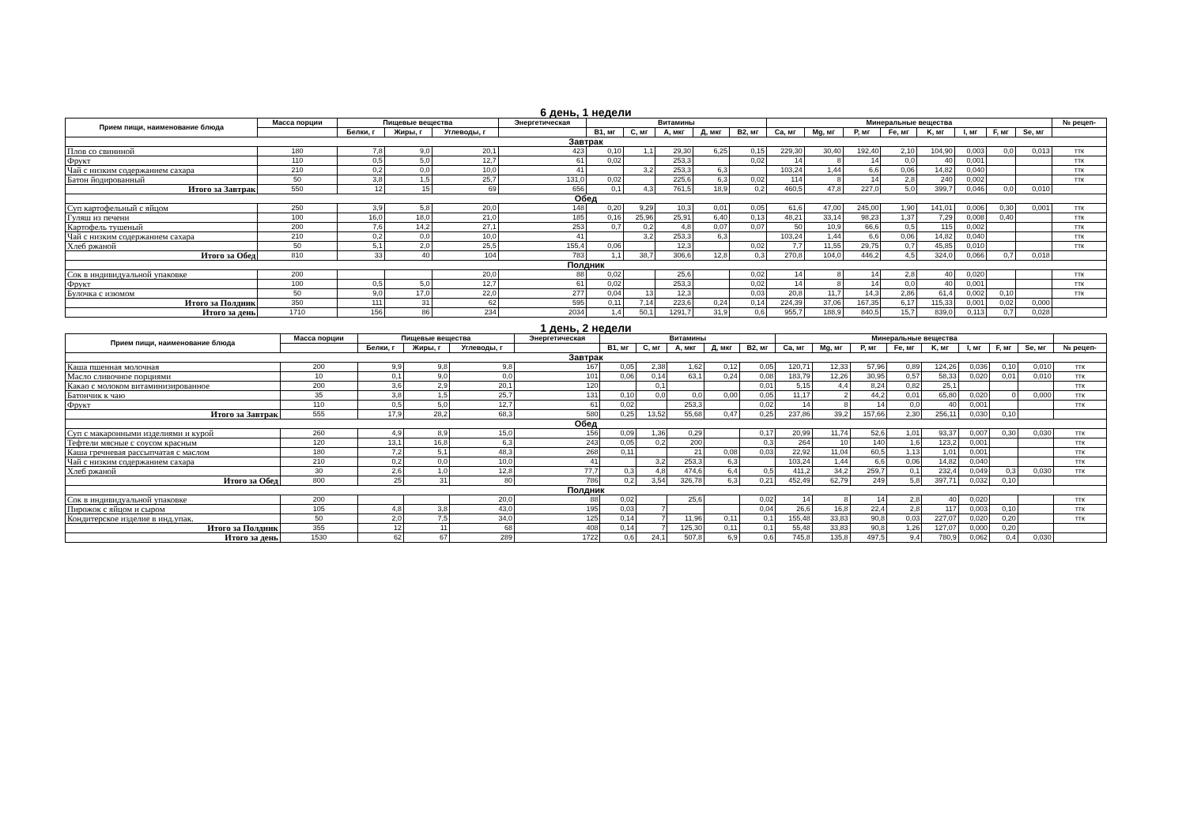6 день, 1 недели
| Прием пищи, наименование блюда | Масса порции | Пищевые вещества | | | Энергетическая | Витамины | | | | | Минеральные вещества | | | | | | | | № рецеп- |
| --- | --- | --- | --- | --- | --- | --- | --- | --- | --- | --- | --- | --- | --- | --- | --- | --- | --- | --- | --- |
| | | Белки, г | Жиры, г | Углеводы, г | | B1, мг | C, мг | A, мкг | Д, мкг | B2, мг | Ca, мг | Mg, мг | P, мг | Fe, мг | K, мг | I, мг | F, мг | Se, мг | |
| Завтрак | | | | | | | | | | | | | | | | | | | |
| Плов со свининой | 180 | 7,8 | 9,0 | 20,1 | 423 | 0,10 | 1,1 | 29,30 | 6,25 | 0,15 | 229,30 | 30,40 | 192,40 | 2,10 | 104,90 | 0,003 | 0,0 | 0,013 | ттк |
| Фрукт | 110 | 0,5 | 5,0 | 12,7 | 61 | 0,02 | | 253,3 | | 0,02 | 14 | 8 | 14 | 0,0 | 40 | 0,001 | | | ттк |
| Чай с низким содержанием сахара | 210 | 0,2 | 0,0 | 10,0 | 41 | | 3,2 | 253,3 | 6,3 | | 103,24 | 1,44 | 6,6 | 0,06 | 14,82 | 0,040 | | | ттк |
| Батон йодированный | 50 | 3,8 | 1,5 | 25,7 | 131,0 | 0,02 | | 225,6 | 6,3 | 0,02 | 114 | 8 | 14 | 2,8 | 240 | 0,002 | | | ттк |
| Итого за Завтрак | 550 | 12 | 15 | 69 | 656 | 0,1 | 4,3 | 761,5 | 18,9 | 0,2 | 460,5 | 47,8 | 227,0 | 5,0 | 399,7 | 0,046 | 0,0 | 0,010 | |
| Обед | | | | | | | | | | | | | | | | | | | |
| Суп картофельный с яйцом | 250 | 3,9 | 5,8 | 20,0 | 148 | 0,20 | 9,29 | 10,3 | 0,01 | 0,05 | 61,6 | 47,00 | 245,00 | 1,90 | 141,01 | 0,006 | 0,30 | 0,001 | ттк |
| Гуляш из печени | 100 | 16,0 | 18,0 | 21,0 | 185 | 0,16 | 25,96 | 25,91 | 6,40 | 0,13 | 48,21 | 33,14 | 98,23 | 1,37 | 7,29 | 0,008 | 0,40 | | ттк |
| Картофель тушеный | 200 | 7,6 | 14,2 | 27,1 | 253 | 0,7 | 0,2 | 4,8 | 0,07 | 0,07 | 50 | 10,9 | 66,6 | 0,5 | 115 | 0,002 | | | ттк |
| Чай с низким содержанием сахара | 210 | 0,2 | 0,0 | 10,0 | 41 | | 3,2 | 253,3 | 6,3 | | 103,24 | 1,44 | 6,6 | 0,06 | 14,82 | 0,040 | | | ттк |
| Хлеб ржаной | 50 | 5,1 | 2,0 | 25,5 | 155,4 | 0,06 | | 12,3 | | 0,02 | 7,7 | 11,55 | 29,75 | 0,7 | 45,85 | 0,010 | | | ттк |
| Итого за Обед | 810 | 33 | 40 | 104 | 783 | 1,1 | 38,7 | 306,6 | 12,8 | 0,3 | 270,8 | 104,0 | 446,2 | 4,5 | 324,0 | 0,066 | 0,7 | 0,018 | |
| Полдник | | | | | | | | | | | | | | | | | | | |
| Сок в индивидуальной упаковке | 200 | | | 20,0 | 88 | 0,02 | | 25,6 | | 0,02 | 14 | 8 | 14 | 2,8 | 40 | 0,020 | | | ттк |
| Фрукт | 100 | 0,5 | 5,0 | 12,7 | 61 | 0,02 | | 253,3 | | 0,02 | 14 | 8 | 14 | 0,0 | 40 | 0,001 | | | ттк |
| Булочка с изюмом | 50 | 9,0 | 17,0 | 22,0 | 277 | 0,04 | 13 | 12,3 | | 0,03 | 20,8 | 11,7 | 14,3 | 2,86 | 61,4 | 0,002 | 0,10 | | ттк |
| Итого за Полдник | 350 | 111 | 31 | 62 | 595 | 0,11 | 7,14 | 223,6 | 0,24 | 0,14 | 224,39 | 37,06 | 167,35 | 6,17 | 115,33 | 0,001 | 0,02 | 0,000 | |
| Итого за день | 1710 | 156 | 86 | 234 | 2034 | 1,4 | 50,1 | 1291,7 | 31,9 | 0,6 | 955,7 | 188,9 | 840,5 | 15,7 | 839,0 | 0,113 | 0,7 | 0,028 | |
1 день, 2 недели
| Прием пищи, наименование блюда | Масса порции | Пищевые вещества | | | Энергетическая | Витамины | | | | | Минеральные вещества | | | | | | | | |
| --- | --- | --- | --- | --- | --- | --- | --- | --- | --- | --- | --- | --- | --- | --- | --- | --- | --- | --- | --- |
| | | Белки, г | Жиры, г | Углеводы, г | | B1, мг | C, мг | A, мкг | Д, мкг | B2, мг | Ca, мг | Mg, мг | P, мг | Fe, мг | K, мг | I, мг | F, мг | Se, мг | № рецеп- |
| Завтрак | | | | | | | | | | | | | | | | | | | |
| Каша пшенная молочная | 200 | 9,9 | 9,8 | 9,8 | 167 | 0,05 | 2,38 | 1,62 | 0,12 | 0,05 | 120,71 | 12,33 | 57,96 | 0,89 | 124,26 | 0,036 | 0,10 | 0,010 | ттк |
| Масло сливочное порциями | 10 | 0,1 | 9,0 | 0,0 | 101 | 0,06 | 0,14 | 63,1 | 0,24 | 0,08 | 183,79 | 12,26 | 30,95 | 0,57 | 58,33 | 0,020 | 0,01 | 0,010 | ттк |
| Какао с молоком витаминизированное | 200 | 3,6 | 2,9 | 20,1 | 120 | | 0,1 | | | 0,01 | 5,15 | 4,4 | 8,24 | 0,82 | 25,1 | | | | ттк |
| Батончик к чаю | 35 | 3,8 | 1,5 | 25,7 | 131 | 0,10 | 0,0 | 0,0 | 0,00 | 0,05 | 11,17 | 2 | 44,2 | 0,01 | 65,80 | 0,020 | 0 | 0,000 | ттк |
| Фрукт | 110 | 0,5 | 5,0 | 12,7 | 61 | 0,02 | | 253,3 | | 0,02 | 14 | 8 | 14 | 0,0 | 40 | 0,001 | | | ттк |
| Итого за Завтрак | 555 | 17,9 | 28,2 | 68,3 | 580 | 0,25 | 13,52 | 55,68 | 0,47 | 0,25 | 237,86 | 39,2 | 157,66 | 2,30 | 256,11 | 0,030 | 0,10 | | |
| Обед | | | | | | | | | | | | | | | | | | | |
| Суп с макаронными изделиями и курой | 260 | 4,9 | 8,9 | 15,0 | 156 | 0,09 | 1,36 | 0,29 | | 0,17 | 20,99 | 11,74 | 52,6 | 1,01 | 93,37 | 0,007 | 0,30 | 0,030 | ттк |
| Тефтели мясные с соусом красным | 120 | 13,1 | 16,8 | 6,3 | 243 | 0,05 | 0,2 | 200 | | 0,3 | 264 | 10 | 140 | 1,6 | 123,2 | 0,001 | | | ттк |
| Каша гречневая рассыпчатая с маслом | 180 | 7,2 | 5,1 | 48,3 | 268 | 0,11 | | 21 | 0,08 | 0,03 | 22,92 | 11,04 | 60,5 | 1,13 | 1,01 | 0,001 | | | ттк |
| Чай с низким содержанием сахара | 210 | 0,2 | 0,0 | 10,0 | 41 | | 3,2 | 253,3 | 6,3 | | 103,24 | 1,44 | 6,6 | 0,06 | 14,82 | 0,040 | | | ттк |
| Хлеб ржаной | 30 | 2,6 | 1,0 | 12,8 | 77,7 | 0,3 | 4,8 | 474,6 | 6,4 | 0,5 | 411,2 | 34,2 | 259,7 | 0,1 | 232,4 | 0,049 | 0,3 | 0,030 | ттк |
| Итого за Обед | 800 | 25 | 31 | 80 | 786 | 0,2 | 3,54 | 326,78 | 6,3 | 0,21 | 452,49 | 62,79 | 249 | 5,8 | 397,71 | 0,032 | 0,10 | | |
| Полдник | | | | | | | | | | | | | | | | | | | |
| Сок в индивидуальной упаковке | 200 | | | 20,0 | 88 | 0,02 | | 25,6 | | 0,02 | 14 | 8 | 14 | 2,8 | 40 | 0,020 | | | ттк |
| Пирожок с яйцом и сыром | 105 | 4,8 | 3,8 | 43,0 | 195 | 0,03 | 7 | | | 0,04 | 26,6 | 16,8 | 22,4 | 2,8 | 117 | 0,003 | 0,10 | | ттк |
| Кондитерское изделие в инд.упак. | 50 | 2,0 | 7,5 | 34,0 | 125 | 0,14 | 7 | 11,96 | 0,11 | 0,1 | 155,48 | 33,83 | 90,8 | 0,03 | 227,07 | 0,020 | 0,20 | | ттк |
| Итого за Полдник | 355 | 12 | 11 | 68 | 408 | 0,14 | 7 | 125,30 | 0,11 | 0,1 | 55,48 | 33,83 | 90,8 | 1,26 | 127,07 | 0,000 | 0,20 | | |
| Итого за день | 1530 | 62 | 67 | 289 | 1722 | 0,6 | 24,1 | 507,8 | 6,9 | 0,6 | 745,8 | 135,8 | 497,5 | 9,4 | 780,9 | 0,062 | 0,4 | 0,030 | |